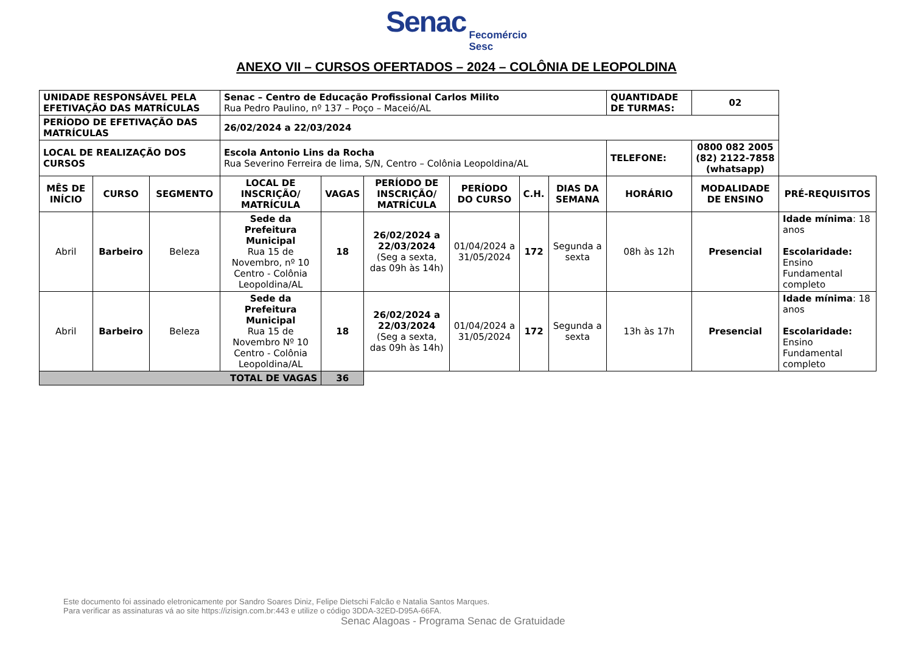Senac Fecomércio
Sesc
ANEXO VII – CURSOS OFERTADOS – 2024 – COLÔNIA DE LEOPOLDINA
| UNIDADE RESPONSÁVEL PELA EFETIVAÇÃO DAS MATRÍCULAS | | | Senac – Centro de Educação Profissional Carlos Milito Rua Pedro Paulino, nº 137 – Poço – Maceió/AL | | | | | | QUANTIDADE DE TURMAS: | 02 | |
| PERÍODO DE EFETIVAÇÃO DAS MATRÍCULAS | | | 26/02/2024 a 22/03/2024 | | | | | | | | |
| LOCAL DE REALIZAÇÃO DOS CURSOS | | | Escola Antonio Lins da Rocha Rua Severino Ferreira de lima, S/N, Centro – Colônia Leopoldina/AL | | | | | | TELEFONE: | 0800 082 2005 (82) 2122-7858 (whatsapp) | |
| MÊS DE INÍCIO | CURSO | SEGMENTO | LOCAL DE INSCRIÇÃO/ MATRÍCULA | VAGAS | PERÍODO DE INSCRIÇÃO/ MATRÍCULA | PERÍODO DO CURSO | C.H. | DIAS DA SEMANA | HORÁRIO | MODALIDADE DE ENSINO | PRÉ-REQUISITOS |
| Abril | Barbeiro | Beleza | Sede da Prefeitura Municipal Rua 15 de Novembro, nº 10 Centro - Colônia Leopoldina/AL | 18 | 26/02/2024 a 22/03/2024 (Seg a sexta, das 09h às 14h) | 01/04/2024 a 31/05/2024 | 172 | Segunda a sexta | 08h às 12h | Presencial | Idade mínima : 18 anos Escolaridade: Ensino Fundamental completo |
| Abril | Barbeiro | Beleza | Sede da Prefeitura Municipal Rua 15 de Novembro Nº 10 Centro - Colônia Leopoldina/AL | 18 | 26/02/2024 a 22/03/2024 (Seg a sexta, das 09h às 14h) | 01/04/2024 a 31/05/2024 | 172 | Segunda a sexta | 13h às 17h | Presencial | Idade mínima : 18 anos Escolaridade: Ensino Fundamental completo |
| TOTAL DE VAGAS | | | | 36 | | | | | | | |
Este documento foi assinado eletronicamente por Sandro Soares Diniz, Felipe Dietschi Falcão e Natalia Santos Marques.
Para verificar as assinaturas vá ao site https://izisign.com.br:443 e utilize o código 3DDA-32ED-D95A-66FA.
Senac Alagoas - Programa Senac de Gratuidade